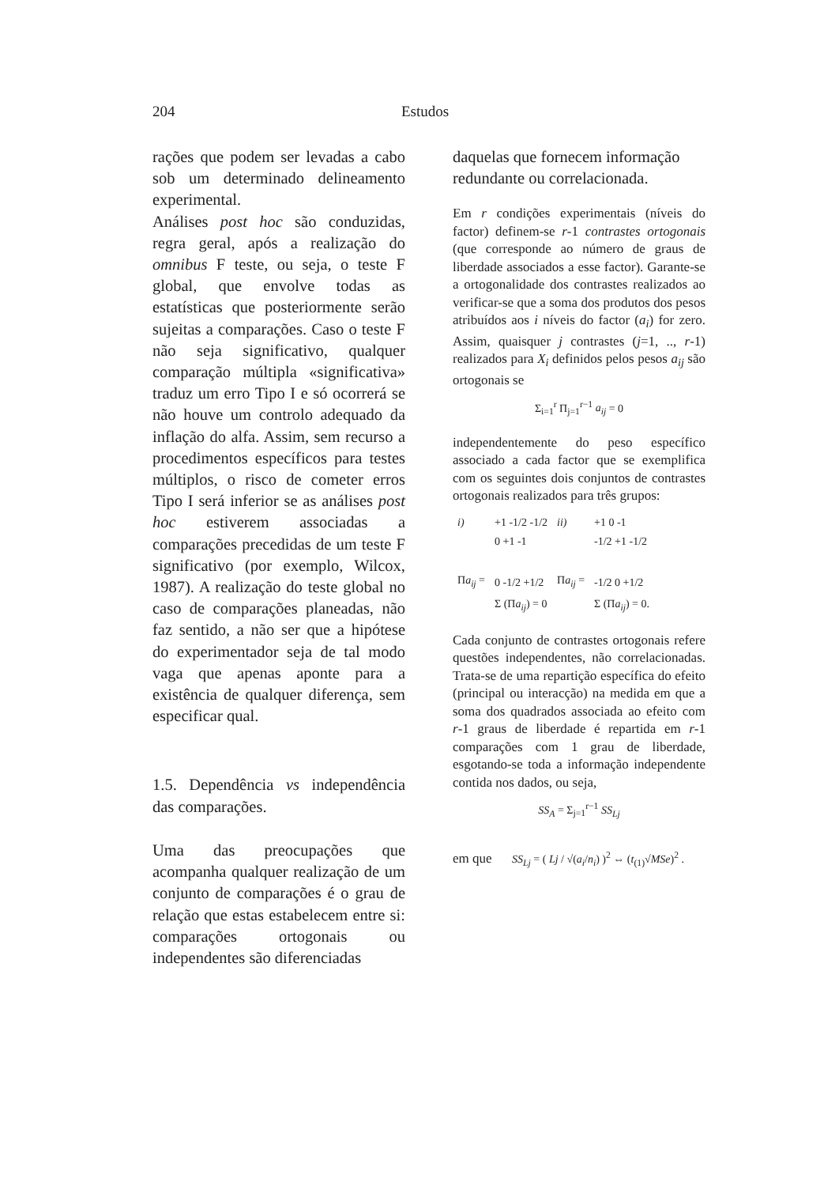204 Estudos
rações que podem ser levadas a cabo sob um determinado delineamento experimental.
Análises post hoc são conduzidas, regra geral, após a realização do omnibus F teste, ou seja, o teste F global, que envolve todas as estatísticas que posteriormente serão sujeitas a comparações. Caso o teste F não seja significativo, qualquer comparação múltipla «significativa» traduz um erro Tipo I e só ocorrerá se não houve um controlo adequado da inflação do alfa. Assim, sem recurso a procedimentos específicos para testes múltiplos, o risco de cometer erros Tipo I será inferior se as análises post hoc estiverem associadas a comparações precedidas de um teste F significativo (por exemplo, Wilcox, 1987). A realização do teste global no caso de comparações planeadas, não faz sentido, a não ser que a hipótese do experimentador seja de tal modo vaga que apenas aponte para a existência de qualquer diferença, sem especificar qual.
1.5. Dependência vs independência das comparações.
Uma das preocupações que acompanha qualquer realização de um conjunto de comparações é o grau de relação que estas estabelecem entre si: comparações ortogonais ou independentes são diferenciadas
daquelas que fornecem informação redundante ou correlacionada.
Em r condições experimentais (níveis do factor) definem-se r-1 contrastes ortogonais (que corresponde ao número de graus de liberdade associados a esse factor). Garante-se a ortogonalidade dos contrastes realizados ao verificar-se que a soma dos produtos dos pesos atribuídos aos i níveis do factor (a<sub>i</sub>) for zero. Assim, quaisquer j contrastes (j=1, .., r-1) realizados para X<sub>i</sub> definidos pelos pesos a<sub>ij</sub> são ortogonais se
Σ<sub>i=1</sub><sup>r</sup> Π<sub>j=1</sub><sup>r−1</sup> a<sub>ij</sub> = 0
independentemente do peso específico associado a cada factor que se exemplifica com os seguintes dois conjuntos de contrastes ortogonais realizados para três grupos:
| i) | +1 -1/2 -1/2 | ii) | +1 0 -1 |
| | 0 +1 -1 | | -1/2 +1 -1/2 |
| Π a<sub>ij</sub> = | 0 -1/2 +1/2 | Π a<sub>ij</sub> = | -1/2 0 +1/2 |
| | Σ (Π a<sub>ij</sub> ) = 0 | | Σ (Π a<sub>ij</sub> ) = 0. |
Cada conjunto de contrastes ortogonais refere questões independentes, não correlacionadas. Trata-se de uma repartição específica do efeito (principal ou interacção) na medida em que a soma dos quadrados associada ao efeito com r-1 graus de liberdade é repartida em r-1 comparações com 1 grau de liberdade, esgotando-se toda a informação independente contida nos dados, ou seja,
SS<sub>A</sub> = Σ<sub>j=1</sub><sup>r−1</sup> SS<sub>Lj</sub>
em que SS<sub>Lj</sub> = ( Lj / √(a<sub>i</sub>/n<sub>i</sub>) )<sup>2</sup> ⇔ (t<sub>(1)</sub>√MSe)<sup>2</sup> .